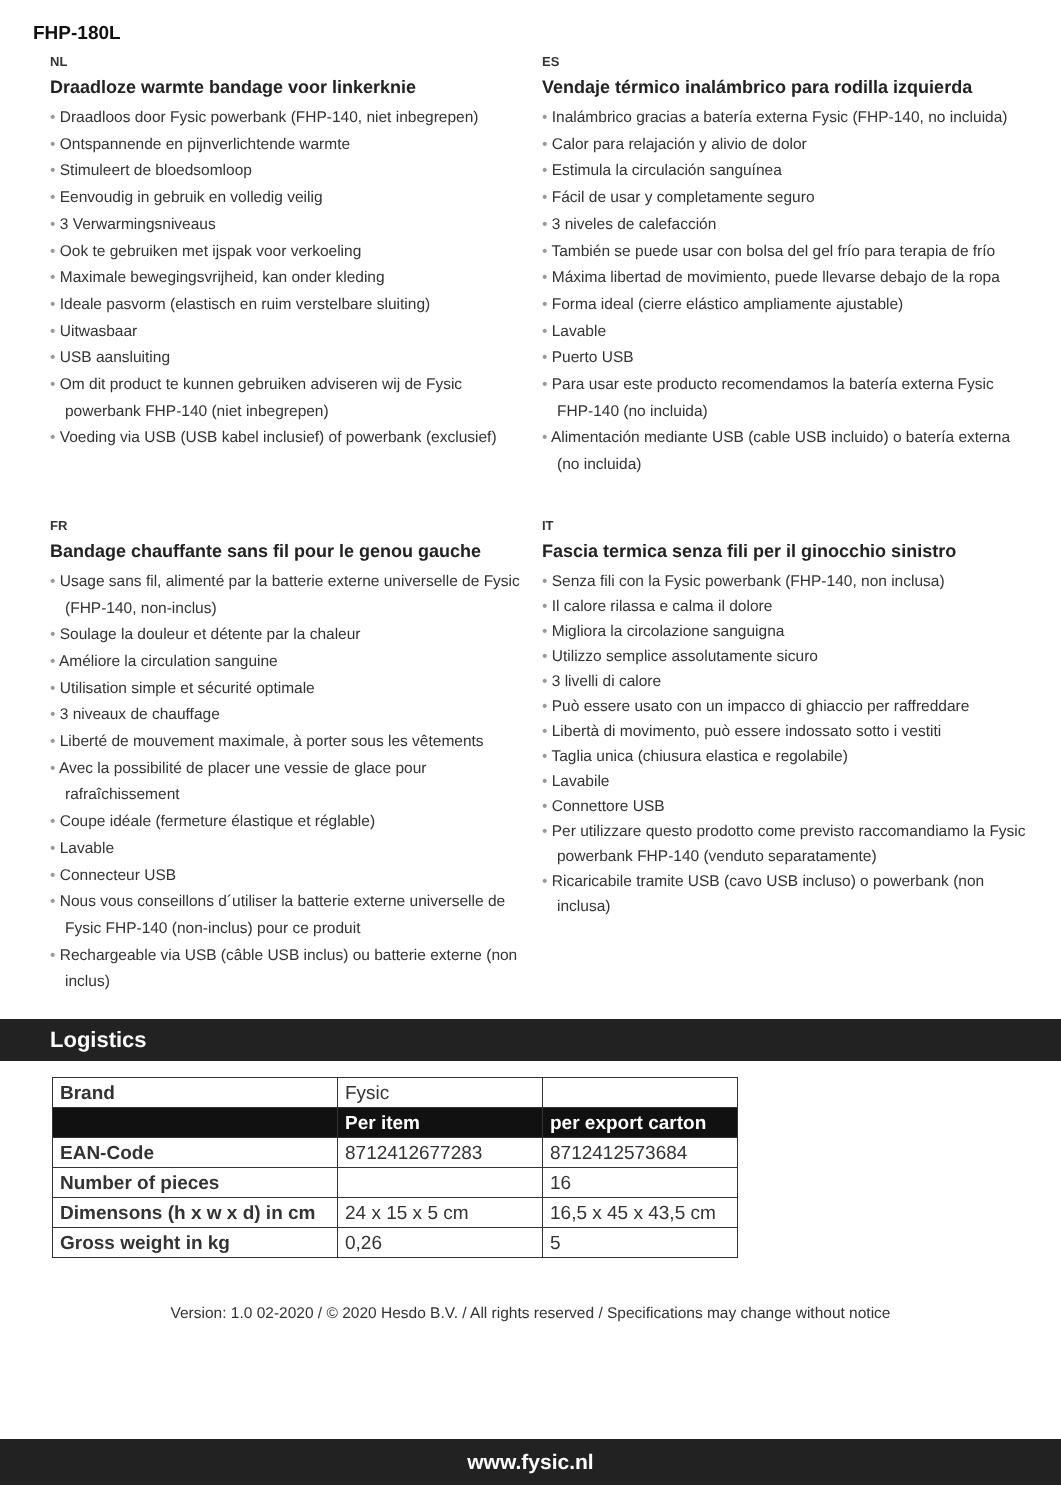FHP-180L
NL
Draadloze warmte bandage voor linkerknie
• Draadloos door Fysic powerbank (FHP-140, niet inbegrepen)
• Ontspannende en pijnverlichtende warmte
• Stimuleert de bloedsomloop
• Eenvoudig in gebruik en volledig veilig
• 3 Verwarmingsniveaus
• Ook te gebruiken met ijspak voor verkoeling
• Maximale bewegingsvrijheid, kan onder kleding
• Ideale pasvorm (elastisch en ruim verstelbare sluiting)
• Uitwasbaar
• USB aansluiting
• Om dit product te kunnen gebruiken adviseren wij de Fysic powerbank FHP-140 (niet inbegrepen)
• Voeding via USB (USB kabel inclusief) of powerbank (exclusief)
ES
Vendaje térmico inalámbrico para rodilla izquierda
• Inalámbrico gracias a batería externa Fysic (FHP-140, no incluida)
• Calor para relajación y alivio de dolor
• Estimula la circulación sanguínea
• Fácil de usar y completamente seguro
• 3 niveles de calefacción
• También se puede usar con bolsa del gel frío para terapia de frío
• Máxima libertad de movimiento, puede llevarse debajo de la ropa
• Forma ideal (cierre elástico ampliamente ajustable)
• Lavable
• Puerto USB
• Para usar este producto recomendamos la batería externa Fysic FHP-140 (no incluida)
• Alimentación mediante USB (cable USB incluido) o batería externa (no incluida)
FR
Bandage chauffante sans fil pour le genou gauche
• Usage sans fil, alimenté par la batterie externe universelle de Fysic (FHP-140, non-inclus)
• Soulage la douleur et détente par la chaleur
• Améliore la circulation sanguine
• Utilisation simple et sécurité optimale
• 3 niveaux de chauffage
• Liberté de mouvement maximale, à porter sous les vêtements
• Avec la possibilité de placer une vessie de glace pour rafraîchissement
• Coupe idéale (fermeture élastique et réglable)
• Lavable
• Connecteur USB
• Nous vous conseillons d´utiliser la batterie externe universelle de Fysic FHP-140 (non-inclus) pour ce produit
• Rechargeable via USB (câble USB inclus) ou batterie externe (non inclus)
IT
Fascia termica senza fili per il ginocchio sinistro
• Senza fili con la Fysic powerbank (FHP-140, non inclusa)
• Il calore rilassa e calma il dolore
• Migliora la circolazione sanguigna
• Utilizzo semplice assolutamente sicuro
• 3 livelli di calore
• Può essere usato con un impacco di ghiaccio per raffreddare
• Libertà di movimento, può essere indossato sotto i vestiti
• Taglia unica (chiusura elastica e regolabile)
• Lavabile
• Connettore USB
• Per utilizzare questo prodotto come previsto raccomandiamo la Fysic powerbank FHP-140 (venduto separatamente)
• Ricaricabile tramite USB (cavo USB incluso) o powerbank (non inclusa)
Logistics
| Brand | Fysic | |
| | Per item | per export carton |
| EAN-Code | 8712412677283 | 8712412573684 |
| Number of pieces | | 16 |
| Dimensons (h x w x d) in cm | 24 x 15 x 5 cm | 16,5 x 45 x 43,5 cm |
| Gross weight in kg | 0,26 | 5 |
Version: 1.0 02-2020 / © 2020 Hesdo B.V. / All rights reserved / Specifications may change without notice
www.fysic.nl